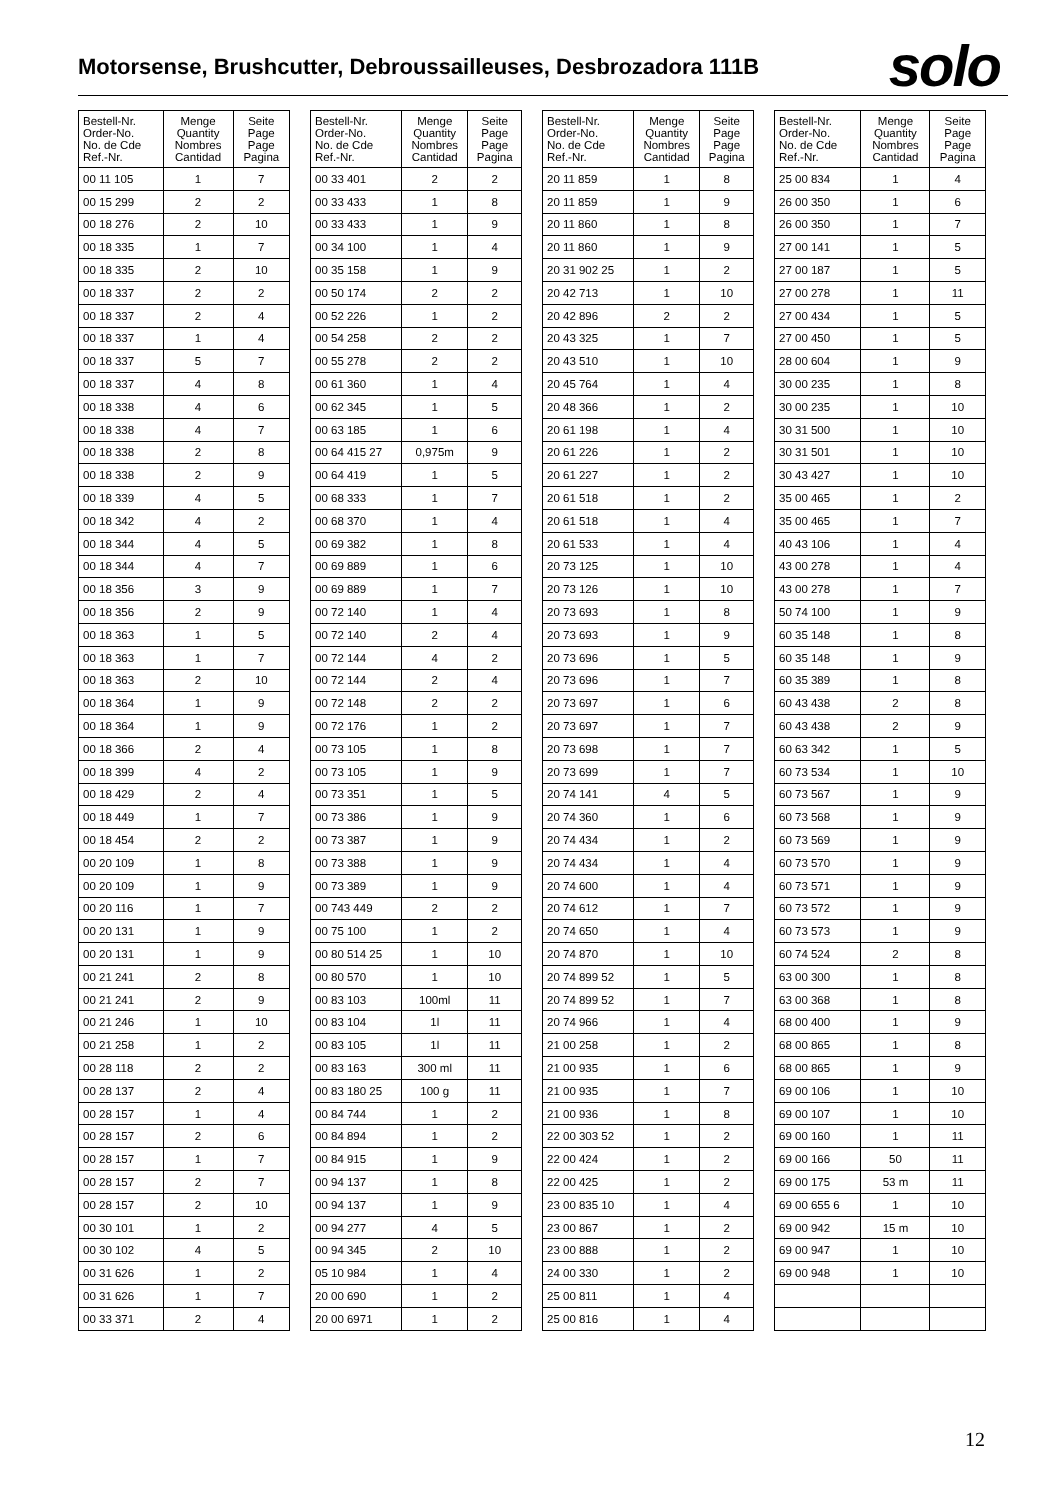Motorsense, Brushcutter, Debroussailleuses, Desbrozadora 111B
solo
| Bestell-Nr. Order-No. No. de Cde Ref.-Nr. | Menge Quantity Nombres Cantidad | Seite Page Page Pagina |
| --- | --- | --- |
| 00 11 105 | 1 | 7 |
| 00 15 299 | 2 | 2 |
| 00 18 276 | 2 | 10 |
| 00 18 335 | 1 | 7 |
| 00 18 335 | 2 | 10 |
| 00 18 337 | 2 | 2 |
| 00 18 337 | 2 | 4 |
| 00 18 337 | 1 | 4 |
| 00 18 337 | 5 | 7 |
| 00 18 337 | 4 | 8 |
| 00 18 338 | 4 | 6 |
| 00 18 338 | 4 | 7 |
| 00 18 338 | 2 | 8 |
| 00 18 338 | 2 | 9 |
| 00 18 339 | 4 | 5 |
| 00 18 342 | 4 | 2 |
| 00 18 344 | 4 | 5 |
| 00 18 344 | 4 | 7 |
| 00 18 356 | 3 | 9 |
| 00 18 356 | 2 | 9 |
| 00 18 363 | 1 | 5 |
| 00 18 363 | 1 | 7 |
| 00 18 363 | 2 | 10 |
| 00 18 364 | 1 | 9 |
| 00 18 364 | 1 | 9 |
| 00 18 366 | 2 | 4 |
| 00 18 399 | 4 | 2 |
| 00 18 429 | 2 | 4 |
| 00 18 449 | 1 | 7 |
| 00 18 454 | 2 | 2 |
| 00 20 109 | 1 | 8 |
| 00 20 109 | 1 | 9 |
| 00 20 116 | 1 | 7 |
| 00 20 131 | 1 | 9 |
| 00 20 131 | 1 | 9 |
| 00 21 241 | 2 | 8 |
| 00 21 241 | 2 | 9 |
| 00 21 246 | 1 | 10 |
| 00 21 258 | 1 | 2 |
| 00 28 118 | 2 | 2 |
| 00 28 137 | 2 | 4 |
| 00 28 157 | 1 | 4 |
| 00 28 157 | 2 | 6 |
| 00 28 157 | 1 | 7 |
| 00 28 157 | 2 | 7 |
| 00 28 157 | 2 | 10 |
| 00 30 101 | 1 | 2 |
| 00 30 102 | 4 | 5 |
| 00 31 626 | 1 | 2 |
| 00 31 626 | 1 | 7 |
| 00 33 371 | 2 | 4 |
| Bestell-Nr. Order-No. No. de Cde Ref.-Nr. | Menge Quantity Nombres Cantidad | Seite Page Page Pagina |
| --- | --- | --- |
| 00 33 401 | 2 | 2 |
| 00 33 433 | 1 | 8 |
| 00 33 433 | 1 | 9 |
| 00 34 100 | 1 | 4 |
| 00 35 158 | 1 | 9 |
| 00 50 174 | 2 | 2 |
| 00 52 226 | 1 | 2 |
| 00 54 258 | 2 | 2 |
| 00 55 278 | 2 | 2 |
| 00 61 360 | 1 | 4 |
| 00 62 345 | 1 | 5 |
| 00 63 185 | 1 | 6 |
| 00 64 415 27 | 0,975m | 9 |
| 00 64 419 | 1 | 5 |
| 00 68 333 | 1 | 7 |
| 00 68 370 | 1 | 4 |
| 00 69 382 | 1 | 8 |
| 00 69 889 | 1 | 6 |
| 00 69 889 | 1 | 7 |
| 00 72 140 | 1 | 4 |
| 00 72 140 | 2 | 4 |
| 00 72 144 | 4 | 2 |
| 00 72 144 | 2 | 4 |
| 00 72 148 | 2 | 2 |
| 00 72 176 | 1 | 2 |
| 00 73 105 | 1 | 8 |
| 00 73 105 | 1 | 9 |
| 00 73 351 | 1 | 5 |
| 00 73 386 | 1 | 9 |
| 00 73 387 | 1 | 9 |
| 00 73 388 | 1 | 9 |
| 00 73 389 | 1 | 9 |
| 00 743 449 | 2 | 2 |
| 00 75 100 | 1 | 2 |
| 00 80 514 25 | 1 | 10 |
| 00 80 570 | 1 | 10 |
| 00 83 103 | 100ml | 11 |
| 00 83 104 | 1l | 11 |
| 00 83 105 | 1l | 11 |
| 00 83 163 | 300 ml | 11 |
| 00 83 180 25 | 100 g | 11 |
| 00 84 744 | 1 | 2 |
| 00 84 894 | 1 | 2 |
| 00 84 915 | 1 | 9 |
| 00 94 137 | 1 | 8 |
| 00 94 137 | 1 | 9 |
| 00 94 277 | 4 | 5 |
| 00 94 345 | 2 | 10 |
| 05 10 984 | 1 | 4 |
| 20 00 690 | 1 | 2 |
| 20 00 6971 | 1 | 2 |
| Bestell-Nr. Order-No. No. de Cde Ref.-Nr. | Menge Quantity Nombres Cantidad | Seite Page Page Pagina |
| --- | --- | --- |
| 20 11 859 | 1 | 8 |
| 20 11 859 | 1 | 9 |
| 20 11 860 | 1 | 8 |
| 20 11 860 | 1 | 9 |
| 20 31 902 25 | 1 | 2 |
| 20 42 713 | 1 | 10 |
| 20 42 896 | 2 | 2 |
| 20 43 325 | 1 | 7 |
| 20 43 510 | 1 | 10 |
| 20 45 764 | 1 | 4 |
| 20 48 366 | 1 | 2 |
| 20 61 198 | 1 | 4 |
| 20 61 226 | 1 | 2 |
| 20 61 227 | 1 | 2 |
| 20 61 518 | 1 | 2 |
| 20 61 518 | 1 | 4 |
| 20 61 533 | 1 | 4 |
| 20 73 125 | 1 | 10 |
| 20 73 126 | 1 | 10 |
| 20 73 693 | 1 | 8 |
| 20 73 693 | 1 | 9 |
| 20 73 696 | 1 | 5 |
| 20 73 696 | 1 | 7 |
| 20 73 697 | 1 | 6 |
| 20 73 697 | 1 | 7 |
| 20 73 698 | 1 | 7 |
| 20 73 699 | 1 | 7 |
| 20 74 141 | 4 | 5 |
| 20 74 360 | 1 | 6 |
| 20 74 434 | 1 | 2 |
| 20 74 434 | 1 | 4 |
| 20 74 600 | 1 | 4 |
| 20 74 612 | 1 | 7 |
| 20 74 650 | 1 | 4 |
| 20 74 870 | 1 | 10 |
| 20 74 899 52 | 1 | 5 |
| 20 74 899 52 | 1 | 7 |
| 20 74 966 | 1 | 4 |
| 21 00 258 | 1 | 2 |
| 21 00 935 | 1 | 6 |
| 21 00 935 | 1 | 7 |
| 21 00 936 | 1 | 8 |
| 22 00 303 52 | 1 | 2 |
| 22 00 424 | 1 | 2 |
| 22 00 425 | 1 | 2 |
| 23 00 835 10 | 1 | 4 |
| 23 00 867 | 1 | 2 |
| 23 00 888 | 1 | 2 |
| 24 00 330 | 1 | 2 |
| 25 00 811 | 1 | 4 |
| 25 00 816 | 1 | 4 |
| Bestell-Nr. Order-No. No. de Cde Ref.-Nr. | Menge Quantity Nombres Cantidad | Seite Page Page Pagina |
| --- | --- | --- |
| 25 00 834 | 1 | 4 |
| 26 00 350 | 1 | 6 |
| 26 00 350 | 1 | 7 |
| 27 00 141 | 1 | 5 |
| 27 00 187 | 1 | 5 |
| 27 00 278 | 1 | 11 |
| 27 00 434 | 1 | 5 |
| 27 00 450 | 1 | 5 |
| 28 00 604 | 1 | 9 |
| 30 00 235 | 1 | 8 |
| 30 00 235 | 1 | 10 |
| 30 31 500 | 1 | 10 |
| 30 31 501 | 1 | 10 |
| 30 43 427 | 1 | 10 |
| 35 00 465 | 1 | 2 |
| 35 00 465 | 1 | 7 |
| 40 43 106 | 1 | 4 |
| 43 00 278 | 1 | 4 |
| 43 00 278 | 1 | 7 |
| 50 74 100 | 1 | 9 |
| 60 35 148 | 1 | 8 |
| 60 35 148 | 1 | 9 |
| 60 35 389 | 1 | 8 |
| 60 43 438 | 2 | 8 |
| 60 43 438 | 2 | 9 |
| 60 63 342 | 1 | 5 |
| 60 73 534 | 1 | 10 |
| 60 73 567 | 1 | 9 |
| 60 73 568 | 1 | 9 |
| 60 73 569 | 1 | 9 |
| 60 73 570 | 1 | 9 |
| 60 73 571 | 1 | 9 |
| 60 73 572 | 1 | 9 |
| 60 73 573 | 1 | 9 |
| 60 74 524 | 2 | 8 |
| 63 00 300 | 1 | 8 |
| 63 00 368 | 1 | 8 |
| 68 00 400 | 1 | 9 |
| 68 00 865 | 1 | 8 |
| 68 00 865 | 1 | 9 |
| 69 00 106 | 1 | 10 |
| 69 00 107 | 1 | 10 |
| 69 00 160 | 1 | 11 |
| 69 00 166 | 50 | 11 |
| 69 00 175 | 53 m | 11 |
| 69 00 655 6 | 1 | 10 |
| 69 00 942 | 15 m | 10 |
| 69 00 947 | 1 | 10 |
| 69 00 948 | 1 | 10 |
12